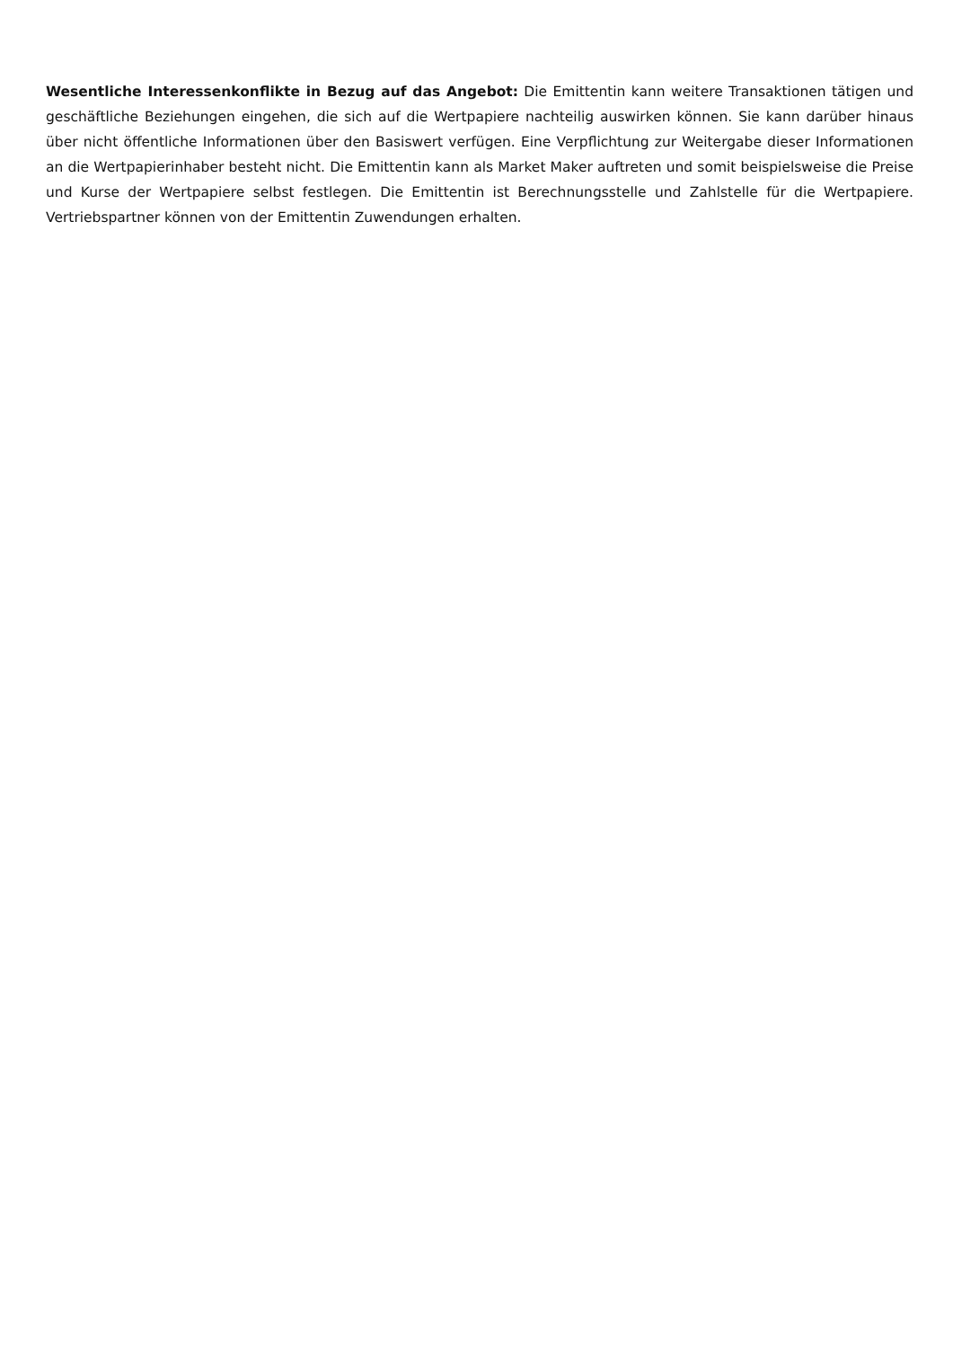Wesentliche Interessenkonflikte in Bezug auf das Angebot: Die Emittentin kann weitere Transaktionen tätigen und geschäftliche Beziehungen eingehen, die sich auf die Wertpapiere nachteilig auswirken können. Sie kann darüber hinaus über nicht öffentliche Informationen über den Basiswert verfügen. Eine Verpflichtung zur Weitergabe dieser Informationen an die Wertpapierinhaber besteht nicht. Die Emittentin kann als Market Maker auftreten und somit beispielsweise die Preise und Kurse der Wertpapiere selbst festlegen. Die Emittentin ist Berechnungsstelle und Zahlstelle für die Wertpapiere. Vertriebspartner können von der Emittentin Zuwendungen erhalten.